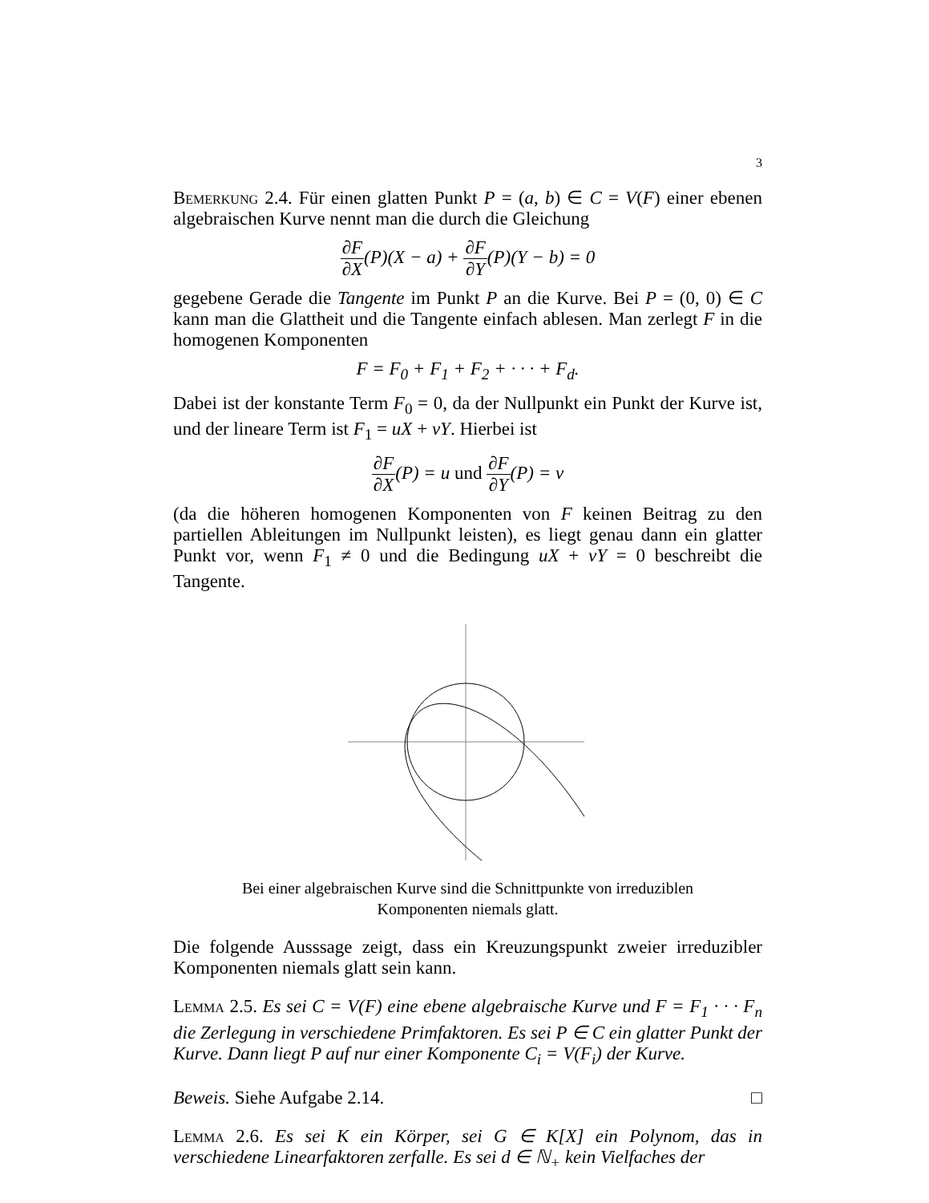3
Bemerkung 2.4. Für einen glatten Punkt P = (a, b) ∈ C = V(F) einer ebenen algebraischen Kurve nennt man die durch die Gleichung
∂F ∂X(P)(X − a) + ∂F ∂Y(P)(Y − b) = 0
gegebene Gerade die Tangente im Punkt P an die Kurve. Bei P = (0, 0) ∈ C kann man die Glattheit und die Tangente einfach ablesen. Man zerlegt F in die homogenen Komponenten
F = F<sub>0</sub> + F<sub>1</sub> + F<sub>2</sub> + · · · + F<sub>d</sub>.
Dabei ist der konstante Term F<sub>0</sub> = 0, da der Nullpunkt ein Punkt der Kurve ist, und der lineare Term ist F<sub>1</sub> = uX + vY. Hierbei ist
∂F ∂X(P) = u und ∂F ∂Y(P) = v
(da die höheren homogenen Komponenten von F keinen Beitrag zu den partiellen Ableitungen im Nullpunkt leisten), es liegt genau dann ein glatter Punkt vor, wenn F<sub>1</sub> ≠ 0 und die Bedingung uX + vY = 0 beschreibt die Tangente.
Bei einer algebraischen Kurve sind die Schnittpunkte von irreduziblen Komponenten niemals glatt.
Die folgende Ausssage zeigt, dass ein Kreuzungspunkt zweier irreduzibler Komponenten niemals glatt sein kann.
Lemma 2.5. Es sei C = V(F) eine ebene algebraische Kurve und F = F<sub>1</sub> · · · F<sub>n</sub> die Zerlegung in verschiedene Primfaktoren. Es sei P ∈ C ein glatter Punkt der Kurve. Dann liegt P auf nur einer Komponente C<sub>i</sub> = V(F<sub>i</sub>) der Kurve.
Beweis. Siehe Aufgabe 2.14. □
Lemma 2.6. Es sei K ein Körper, sei G ∈ K[X] ein Polynom, das in verschiedene Linearfaktoren zerfalle. Es sei d ∈ ℕ<sub>+</sub> kein Vielfaches der